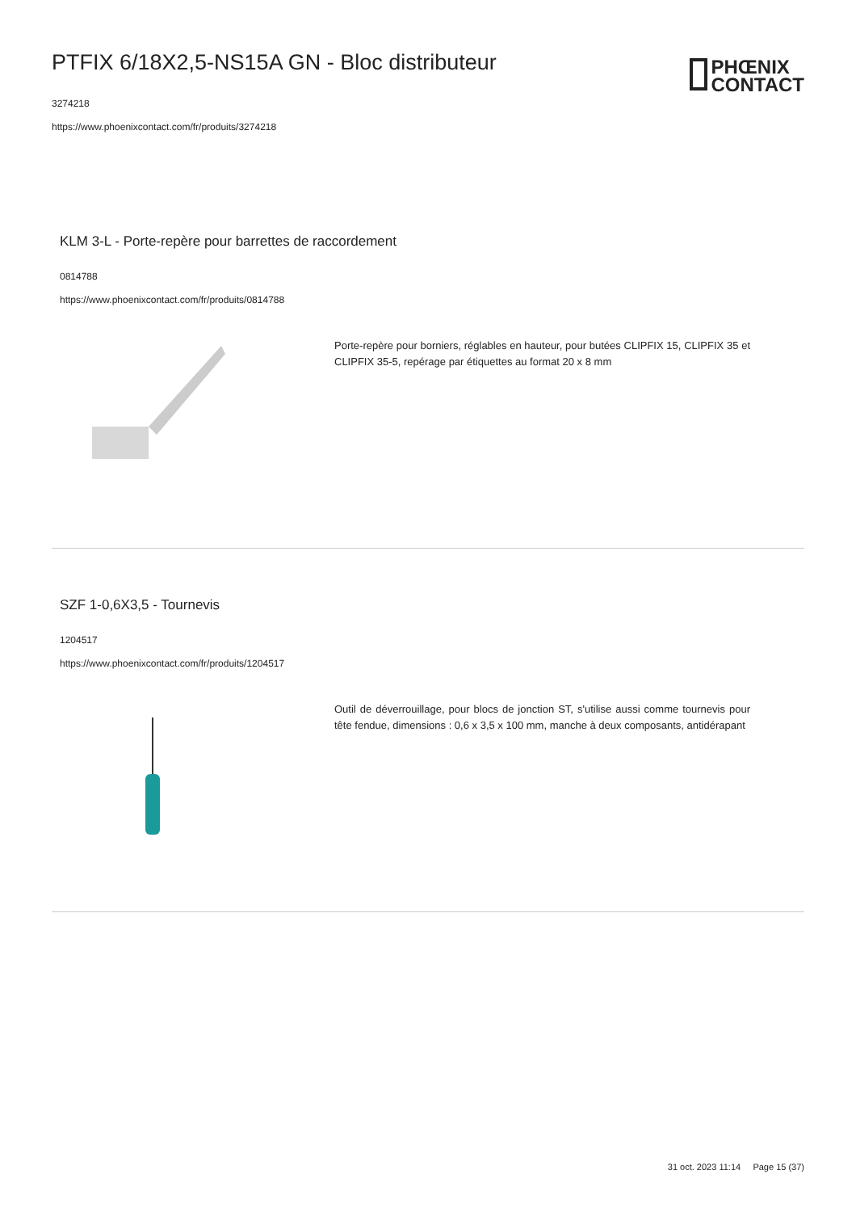PTFIX 6/18X2,5-NS15A GN - Bloc distributeur
3274218
https://www.phoenixcontact.com/fr/produits/3274218
PHŒNIX
CONTACT
KLM 3-L - Porte-repère pour barrettes de raccordement
0814788
https://www.phoenixcontact.com/fr/produits/0814788
Porte-repère pour borniers, réglables en hauteur, pour butées CLIPFIX 15, CLIPFIX 35 et CLIPFIX 35-5, repérage par étiquettes au format 20 x 8 mm
SZF 1-0,6X3,5 - Tournevis
1204517
https://www.phoenixcontact.com/fr/produits/1204517
Outil de déverrouillage, pour blocs de jonction ST, s'utilise aussi comme tournevis pour tête fendue, dimensions : 0,6 x 3,5 x 100 mm, manche à deux composants, antidérapant
31 oct. 2023 11:14 Page 15 (37)